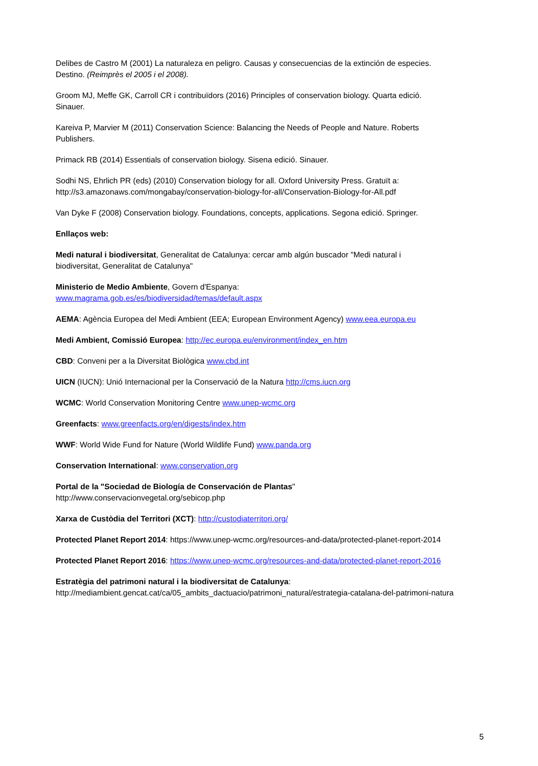Delibes de Castro M (2001) La naturaleza en peligro. Causas y consecuencias de la extinción de especies.
Destino. (Reimprès el 2005 i el 2008).
Groom MJ, Meffe GK, Carroll CR i contribuïdors (2016) Principles of conservation biology. Quarta edició.
Sinauer.
Kareiva P, Marvier M (2011) Conservation Science: Balancing the Needs of People and Nature. Roberts
Publishers.
Primack RB (2014) Essentials of conservation biology. Sisena edició. Sinauer.
Sodhi NS, Ehrlich PR (eds) (2010) Conservation biology for all. Oxford University Press. Gratuït a:
http://s3.amazonaws.com/mongabay/conservation-biology-for-all/Conservation-Biology-for-All.pdf
Van Dyke F (2008) Conservation biology. Foundations, concepts, applications. Segona edició. Springer.
Enllaços web:
Medi natural i biodiversitat, Generalitat de Catalunya: cercar amb algún buscador "Medi natural i
biodiversitat, Generalitat de Catalunya"
Ministerio de Medio Ambiente, Govern d'Espanya:
www.magrama.gob.es/es/biodiversidad/temas/default.aspx
AEMA: Agència Europea del Medi Ambient (EEA; European Environment Agency) www.eea.europa.eu
Medi Ambient, Comissió Europea: http://ec.europa.eu/environment/index_en.htm
CBD: Conveni per a la Diversitat Biològica www.cbd.int
UICN (IUCN): Unió Internacional per la Conservació de la Natura http://cms.iucn.org
WCMC: World Conservation Monitoring Centre www.unep-wcmc.org
Greenfacts: www.greenfacts.org/en/digests/index.htm
WWF: World Wide Fund for Nature (World Wildlife Fund) www.panda.org
Conservation International: www.conservation.org
Portal de la "Sociedad de Biología de Conservación de Plantas"
http://www.conservacionvegetal.org/sebicop.php
Xarxa de Custòdia del Territori (XCT): http://custodiaterritori.org/
Protected Planet Report 2014: https://www.unep-wcmc.org/resources-and-data/protected-planet-report-2014
Protected Planet Report 2016: https://www.unep-wcmc.org/resources-and-data/protected-planet-report-2016
Estratègia del patrimoni natural i la biodiversitat de Catalunya:
http://mediambient.gencat.cat/ca/05_ambits_dactuacio/patrimoni_natural/estrategia-catalana-del-patrimoni-natura
5